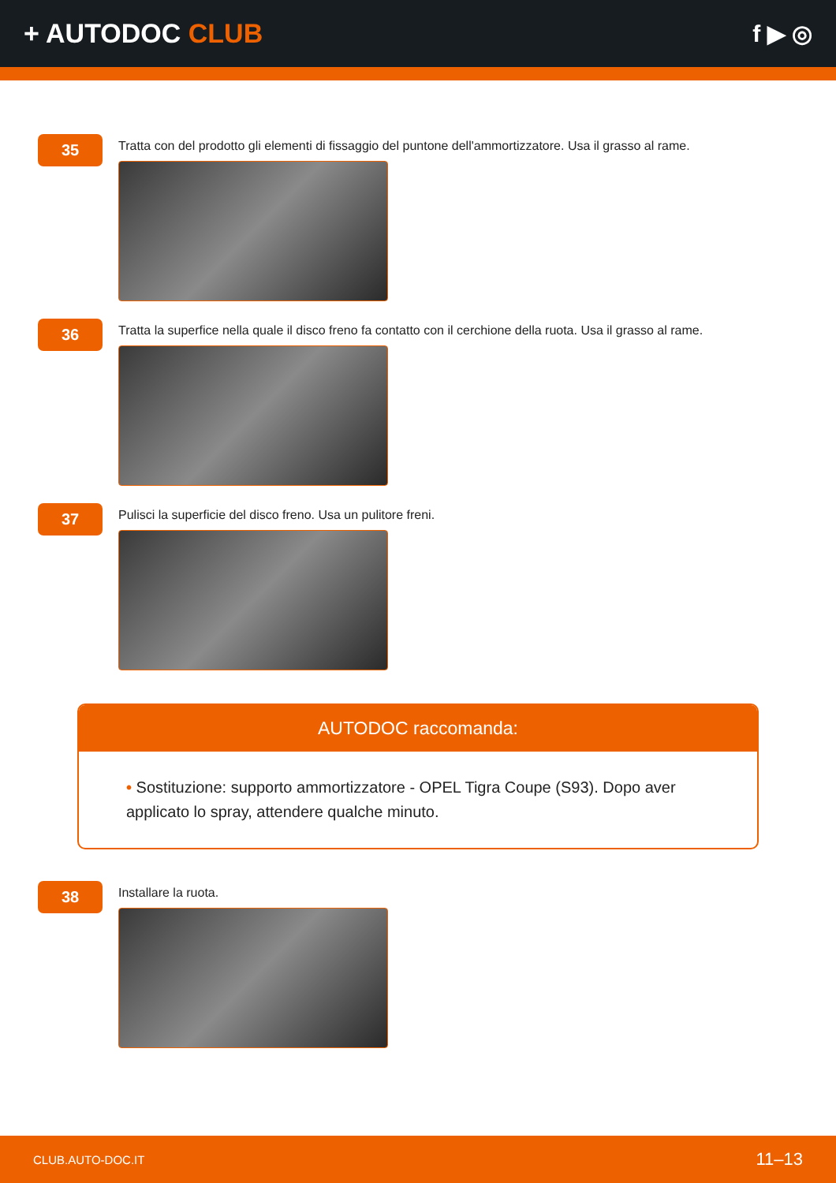+ AUTODOC CLUB f ▶ ◎
35
Tratta con del prodotto gli elementi di fissaggio del puntone dell'ammortizzatore. Usa il grasso al rame.
36
Tratta la superfice nella quale il disco freno fa contatto con il cerchione della ruota. Usa il grasso al rame.
37
Pulisci la superficie del disco freno. Usa un pulitore freni.
AUTODOC raccomanda:
• Sostituzione: supporto ammortizzatore - OPEL Tigra Coupe (S93). Dopo aver applicato lo spray, attendere qualche minuto.
38
Installare la ruota.
CLUB.AUTO-DOC.IT 11–13